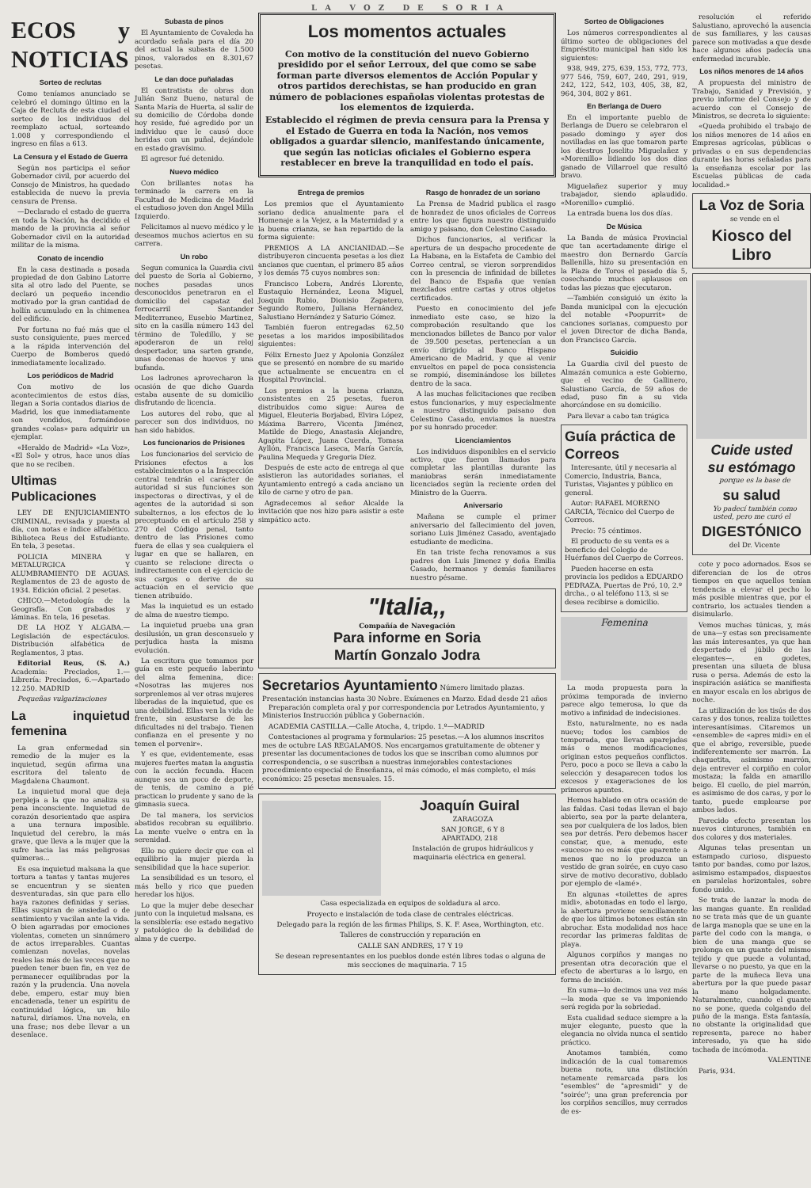LA VOZ DE SORIA
ECOS y NOTICIAS
Sorteo de reclutas
Como teníamos anunciado se celebró el domingo último en la Caja de Recluta de esta ciudad el sorteo de los individuos del reemplazo actual, sorteando 1.008 y correspondiendo el ingreso en filas a 613.
La Censura y el Estado de Guerra
Según nos participa el señor Gobernador civil, por acuerdo del Consejo de Ministros, ha quedado establecida de nuevo la previa censura de Prensa.
—Declarado el estado de guerra en toda la Nación, ha decidido el mando de la provincia al señor Gobernador civil en la autoridad militar de la misma.
Conato de incendio
En la casa destinada a posada propiedad de don Gabino Latorre sita al otro lado del Puente, se declaró un pequeño incendio motivado por la gran cantidad de hollín acumulado en la chimenea del edificio.
Por fortuna no fué más que el susto consiguiente, pues merced a la rápida intervención del Cuerpo de Bomberos quedó inmediatamente localizado.
Los periódicos de Madrid
Con motivo de los acontecimientos de estos días, llegan a Soria contados diarios de Madrid, los que inmediatamente son vendidos, formándose grandes «colas» para adquirir un ejemplar.
«Heraldo de Madrid» «La Voz», «El Sol» y otros, hace unos días que no se reciben.
Ultimas Publicaciones
LEY DE ENJUICIAMIENTO CRIMINAL, revisada y puesta al día, con notas e índice alfabético. Biblioteca Reus del Estudiante. En tela, 3 pesetas.
POLICIA MINERA Y METALURGICA Y ALUMBRAMIENTO DE AGUAS. Reglamentos de 23 de agosto de 1934. Edición oficial. 2 pesetas.
CHICO.—Metodología de la Geografía. Con grabados y láminas. En tela, 16 pesetas.
DE LA HOZ Y ALGABA.—Legislación de espectáculos. Distribución alfabética de Reglamentos, 3 ptas.
Editorial Reus, (S. A.) Academia: Preciados, 1.—Librería: Preciados, 6.—Apartado 12.250. MADRID
Pequeñas vulgarizaciones
La inquietud femenina
La gran enfermedad sin remedio de la mujer es la inquietud, según afirma una escritora del talento de Magdalena Chaumont.
La inquietud moral que deja perpleja a la que no analiza su pena inconsciente. Inquietud de corazón desorientado que aspira a una ternura imposible. Inquietud del cerebro, la más grave, que lleva a la mujer que la sufre hacia las más peligrosas quimeras...
Es esa inquietud malsana la que tortura a tantas y tantas mujeres se encuentran y se sienten desventuradas, sin que para ello haya razones definidas y serias. Ellas suspiran de ansiedad o de sentimiento y vacilan ante la vida. O bien agarradas por emociones violentas, cometen un sinnúmero de actos irreparables. Cuantas comienzan novelas, novelas reales las más de las veces que no pueden tener buen fin, en vez de permanecer equilibradas por la razón y la prudencia. Una novela debe, empero, estar muy bien encadenada, tener un espíritu de continuidad lógica, un hilo natural, diríamos. Una novela, en una frase; nos debe llevar a un desenlace.
Subasta de pinos
El Ayuntamiento de Covaleda ha acordado señala para el día 20 del actual la subasta de 1.500 pinos, valorados en 8.301,67 pesetas.
Le dan doce puñaladas
El contratista de obras don Julián Sanz Bueno, natural de Santa María de Huerta, al salir de su domicilio de Córdoba donde hoy reside, fué agredido por un individuo que le causó doce heridas con un puñal, dejándole en estado gravísimo.
El agresor fué detenido.
Nuevo médico
Con brillantes notas ha terminado la carrera en la Facultad de Medicina de Madrid el estudioso joven don Angel Milla Izquierdo.
Felicitamos al nuevo médico y le deseamos muchos aciertos en su carrera.
Un robo
Segun comunica la Guardia civil del puesto de Soria al Gobierno, noches pasadas unos desconocidos penetraron en el domicilio del capataz del ferrocarril Santander Mediterraneo, Eusebio Martinez, sito en la casilla número 143 del término de Toledillo, y se apoderaron de un reloj despertador, una sarten grande, unas docenas de huevos y una bufanda.
Los ladrones aprovecharon la ocasión de que dicho Guarda estaba ausente de su domicilio disfrutando de licencia.
Los autores del robo, que al parecer son dos individuos, no han sido habidos.
Los funcionarios de Prisiones
Los funcionarios del servicio de Prisiones efectos a los establecimientos o a la Inspección central tendrán el carácter de autoridad si sus funciones son inspectoras o directivas, y el de agentes de la autoridad si son subalternos, a los efectos de lo preceptuado en el artículo 258 y 270 del Código penal, tanto dentro de las Prisiones como fuera de ellas y sea cualquiera el lugar en que se hallaren, en cuanto se relacione directa o indirectamente con el ejercicio de sus cargos o derive de su actuación en el servicio que tienen atribuído.
Mas la inquietud es un estado de alma de nuestro tiempo.
La inquietud prueba una gran desilusión, un gran desconsuelo y perjudica hasta la misma evolución.
La escritora que tomamos por guía en este pequeño laberinto del alma femenina, dice: «Nosotras las mujeres nos sorprenlemos al ver otras mujeres liberadas de la inquietud, que es una debilidad. Ellas ven la vida de frente, sin asustarse de las dificultades ni del trabajo. Tienen confianza en el presente y no temen el porvenir».
Y es que, evidentemente, esas mujeres fuertes matan la angustia con la acción fecunda. Hacen aunque sea un poco de deporte, de tenis, de camino a pié practican lo prudente y sano de la gimnasia sueca.
De tal manera, los servicios abatidos recobran su equilibrio. La mente vuelve o entra en la serenidad.
Ello no quiere decir que con el equilibrio la mujer pierda la sensibilidad que la hace superior.
La sensibilidad es un tesoro, el más bello y rico que pueden heredar los hijos.
Lo que la mujer debe desechar junto con la inquietud malsana, es la sensiblería: ese estado negativo y patológico de la debilidad de alma y de cuerpo.
Los momentos actuales
Con motivo de la constitución del nuevo Gobierno presidido por el señor Lerroux, del que como se sabe forman parte diversos elementos de Acción Popular y otros partidos derechistas, se han producido en gran número de poblaciones españolas violentas protestas de los elementos de izquierda.
Establecido el régimen de previa censura para la Prensa y el Estado de Guerra en toda la Nación, nos vemos obligados a guardar silencio, manifestando únicamente, que según las noticias oficiales el Gobierno espera restablecer en breve la tranquilidad en todo el país.
Entrega de premios
Los premios que el Ayuntamiento soriano dedica anualmente para el Homenaje a la Vejez, a la Maternidad y a la buena crianza, se han repartido de la forma siguiente:
PREMIOS A LA ANCIANIDAD.—Se distribuyeron cincuenta pesetas a los diez ancianos que cuentan, el primero 85 años y los demás 75 cuyos nombres son:
Francisco Lobera, Andrés Llorente, Eustaquio Hernández, Leona Miguel, Joaquín Rubio, Dionisio Zapatero, Segundo Romero, Juliana Hernández, Salustiano Hernández y Saturio Gómez.
También fueron entregadas 62,50 pesetas a los maridos imposibilitados siguientes:
Félix Ernesto Juez y Apolonia González que se presentó en nombre de su marido que actualmente se encuentra en el Hospital Provincial.
Los premios a la buena crianza, consistentes en 25 pesetas, fueron distribuidos como sigue: Aurea de Miguel, Eleuteria Borjabad, Elvira López, Máxima Barrero, Vicenta Jiménez, Matilde de Diego, Anastasia Alejandre, Agapita López, Juana Cuerda, Tomasa Ayllón, Francisca Laseca, María García, Paulina Mequeda y Gregoria Díez.
Después de este acto de entrega al que asistieron las autoridades sorianas, el Ayuntamiento entregó a cada anciano un kilo de carne y otro de pan.
Agradecemos al señor Alcalde la invitación que nos hizo para asistir a este simpático acto.
Rasgo de honradez de un soriano
La Prensa de Madrid publica el rasgo de honradez de unos oficiales de Correos entre los que figura nuestro distinguido amigo y paisano, don Celestino Casado.
Dichos funcionarios, al verificar la apertura de un despacho procedente de La Habana, en la Estafeta de Cambio del Correo central, se vieron sorprendidos con la presencia de infinidad de billetes del Banco de España que venían mezclados entre cartas y otros objetos certificados.
Puesto en conocimiento del jefe inmediato este caso, se hizo la comprobación resultando que los mencionados billetes de Banco por valor de 39.500 pesetas, pertenecían a un envío dirigido al Banco Hispano Americano de Madrid, y que al venir envueltos en papel de poca consistencia se rompió, diseminándose los billetes dentro de la saca.
A las muchas felicitaciones que reciben estos funcionarios, y muy especialmente a nuestro distinguido paisano don Celestino Casado, enviamos la nuestra por su honrado proceder.
Licenciamientos
Los individuos disponibles en el servicio activo, que fueron llamados para completar las plantillas durante las maniobras serán inmediatamente licenciados según la reciente orden del Ministro de la Guerra.
Aniversario
Mañana se cumple el primer aniversario del fallecimiento del joven, soriano Luis Jiménez Casado, aventajado estudiante de medicina.
En tan triste fecha renovamos a sus padres don Luis Jimenez y doña Emilia Casado, hermanos y demás familiares nuestro pésame.
"Italia,,
Compañía de Navegación
Para informe en Soria
Martín Gonzalo Jodra
Secretarios Ayuntamiento Número limitado plazas. Presentación instancias hasta 30 Nobre. Exámenes en Marzo. Edad desde 21 años
Preparación completa oral y por correspondencia por Letrados Ayuntamiento, y Ministerios Instrucción pública y Gobernación.
ACADEMIA CASTILLA.—Calle Atocha, 4, tripdo. 1.º—MADRID
Contestaciones al programa y formularios: 25 pesetas.—A los alumnos inscritos mes de octubre LAS REGALAMOS. Nos encargamos gratuitamente de obtener y presentar las documentaciones de todos los que se inscriban como alumnos por correspondencia, o se suscriban a nuestras inmejorables contestaciones procedimiento especial de Enseñanza, el más cómodo, el más completo, el más económico: 25 pesetas mensuales. 15.
Joaquín Guiral
ZARAGOZA
SAN JORGE, 6 Y 8
APARTADO, 218
Instalación de grupos hidráulicos y maquinaria eléctrica en general.
Casa especializada en equipos de soldadura al arco.
Proyecto e instalación de toda clase de centrales eléctricas.
Delegado para la región de las firmas Philips, S. K. F. Asea, Worthington, etc.
Talleres de construcción y reparación en
CALLE SAN ANDRES, 17 Y 19
Se desean representantes en los pueblos donde estén libres todas o alguna de mis secciones de maquinaria. 7 15
Sorteo de Obligaciones
Los números correspondientes al último sorteo de obligaciones del Empréstito municipal han sido los siguientes:
938, 949, 275, 639, 153, 772, 773, 977 546, 759, 607, 240, 291, 919, 242, 122, 542, 103, 405, 38, 82, 964, 304, 802 y 861.
En Berlanga de Duero
En el importante pueblo de Berlanga de Duero se celebraron el pasado domingo y ayer dos novilladas en las que tomaron parte los diestros Joselito Miguelañez y «Morenillo» lidiando los dos dias ganado de Villarroel que resultó bravo.
Miguelañez superior y muy trabajador, siendo aplaudido. «Morenillo» cumplió.
La entrada buena los dos días.
De Música
La Banda de música Provincial que tan acertadamente dirige el maestro don Bernardo García Ballenilla, hizo su presentación en la Plaza de Toros el pasado día 5, cosechando muchos aplausos en todas las piezas que ejecutaron.
—También consiguió un éxito la Banda municipal con la ejecución del notable «Poopurrit» de canciones sorianas, compuesto por el joven Director de dicha Banda, don Francisco García.
Suicidio
La Guardia civil del puesto de Almazán comunica a este Gobierno, que el vecino de Gallinero, Salustiano García, de 59 años de edad, puso fin a su vida ahorcándose en su domicilio.
Para llevar a cabo tan trágica
Guía práctica de Correos
Interesante, útil y necesaria al Comercio, Industria, Banca, Turistas, Viajantes y público en general.
Autor: RAFAEL MORENO GARCIA, Técnico del Cuerpo de Correos.
Precio: 75 céntimos.
El producto de su venta es a beneficio del Colegio de Huérfanos del Cuerpo de Correos.
Pueden hacerse en esta provincia los pedidos a EDUARDO PEDRAZA, Puertas de Pró, 10, 2.º drcha., o al teléfono 113, si se desea recibirse a domicilio.
Femenina
La moda propuesta para la próxima temporada de invierno parece algo temerosa, lo que da motivo a infinidad de indecisiones.
Esto, naturalmente, no es nada nuevo; todos los cambios de temporada, que llevan aparejadas más o menos modificaciones, originan estos pequeños conflictos. Pero, poco a poco se lleva a cabo la selección y desaparecen todos los excesos y exageraciones de los primeros apuntes.
Hemos hablado en otra ocasión de las faldas. Casi todas llevan el bajo abierto, sea por la parte delantera, sea por cualquiera de los lados, bien sea por detrás. Pero debemos hacer constar, que, a menudo, este «suceso» no es más que aparente a menos que no lo produzca un vestido de gran soirée, en cuyo caso sirve de motivo decorativo, doblado por ejemplo de «lamé».
En algunas «toilettes de apres midi», abotonadas en todo el largo, la abertura proviene sencillamente de que los últimos botones están sin abrochar. Esta modalidad nos hace recordar las primeras falditas de playa.
Algunos corpiños y mangas no presentan otra decoración que el efecto de aberturas a lo largo, en forma de incisión.
En suma—lo decimos una vez más—la moda que se va imponiendo será regida por la sobriedad.
Esta cualidad seduce siempre a la mujer elegante, puesto que la elegancia no olvida nunca el sentido práctico.
Anotamos también, como indicación de la cual tomaremos buena nota, una distinción netamente remarcada para los "esembles" de "apresmidi" y de "soirée"; una gran preferencia por los corpiños sencillos, muy cerrados de es-
resolución el referido Salustiano, aprovechó la ausencia de sus familiares, y las causas parece son motivadas a que desde hace algunos años padecía una enfermedad incurable.
Los niños menores de 14 años
A propuesta del ministro de Trabajo, Sanidad y Previsión, y previo informe del Consejo y de acuerdo con el Consejo de Ministros, se decreta lo siguiente:
«Queda prohibido el trabajo de los niños menores de 14 años en Empresas agrícolas, públicas o privadas o en sus dependencias durante las horas señaladas para la enseñanza escolar por las Escuelas públicas de cada localidad.»
La Voz de Soria
se vende en el
Kiosco del Libro
Cuide usted
su estómago
porque es la base de
su salud
Yo padecí también como usted, pero me curó el
DIGESTÓNICO
del Dr. Vicente
cote y poco adornados. Esos se diferencian de los de otros tiempos en que aquellos tenían tendencia a elevar el pecho lo más posible mientras que, por el contrario, los actuales tienden a disimularlo.
Vemos muchas túnicas, y, más de una—y estas son precisamente las más interesantes, ya que han despertado el júbilo de las elegantes—, en godetes, presentan una silueta de blusa rusa o persa. Además de esto la inspiración asiática se manifiesta en mayor escala en los abrigos de noche.
La utilización de los tisús de dos caras y dos tonos, realiza toilettes interesantísimas. Citaremos un «ensemble» de «apres midi» en el que el abrigo, reversible, puede indiferentemente ser marrón. La chaquetita, asimismo marrón, deja entrever el corpiño en color mostaza; la falda en amarillo beigo. El cuello, de piel marrón, es asimismo de dos caras, y por lo tanto, puede emplearse por ambos lados.
Parecido efecto presentan los nuevos cinturones, también en dos colores y dos materiales.
Algunas telas presentan un estampado curioso, dispuesto tanto por bandas, como por lazos, asimismo estampados, dispuestos en paralelas horizontales, sobre fondo unido.
Se trata de lanzar la moda de las mangas guante. En realidad no se trata más que de un guante de larga manopla que se une en la parte del codo con la manga, o bien de una manga que se prolonga en un guante del mismo tejido y que puede a voluntad, llevarse o no puesto, ya que en la parte de la muñeca lleva una abertura por la que puede pasar la mano holgadamente. Naturalmente, cuando el guante no se pone, queda colgando del puño de la manga. Esta fantasía, no obstante la originalidad que representa, parece no haber interesado, ya que ha sido tachada de incómoda.
VALENTINE
Paris, 934.